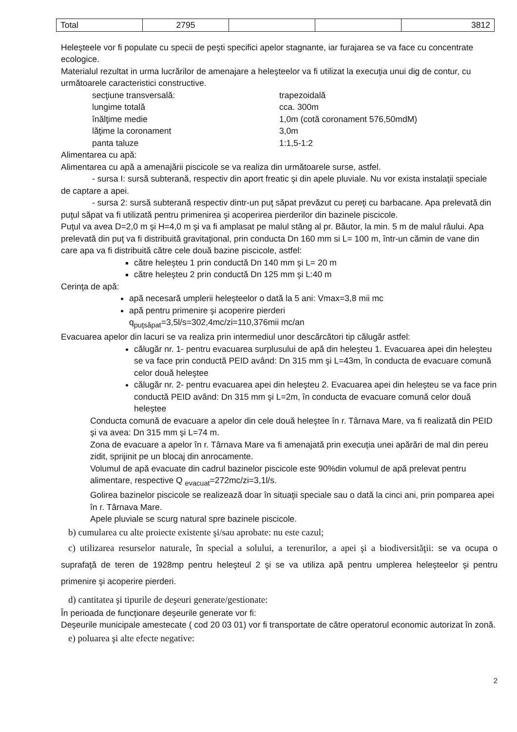| Total | 2795 | | | 3812 |
Heleşteele vor fi populate cu specii de peşti specifici apelor stagnante, iar furajarea se va face cu concentrate ecologice.
Materialul rezultat in urma lucrărilor de amenajare a heleşteelor va fi utilizat la execuţia unui dig de contur, cu următoarele caracteristici constructive.
secţiune transversală: trapezoidală
lungime totală cca. 300m
înălţime medie 1,0m (cotă coronament 576,50mdM)
lăţime la coronament 3,0m
panta taluze 1:1,5-1:2
Alimentarea cu apă:
Alimentarea cu apă a amenajării piscicole se va realiza din următoarele surse, astfel.
- sursa I: sursă subterană, respectiv din aport freatic şi din apele pluviale. Nu vor exista instalaţii speciale de captare a apei.
- sursa 2: sursă subterană respectiv dintr-un puţ săpat prevăzut cu pereţi cu barbacane. Apa prelevată din puţul săpat va fi utilizată pentru primenirea şi acoperirea pierderilor din bazinele piscicole.
Puţul va avea D=2,0 m şi H=4,0 m şi va fi amplasat pe malul stâng al pr. Băutor, la min. 5 m de malul râului. Apa prelevată din puţ va fi distribuită gravitaţional, prin conducta Dn 160 mm si L= 100 m, într-un cămin de vane din care apa va fi distribuită către cele două bazine piscicole, astfel:
către heleşteu 1 prin conductă Dn 140 mm şi L= 20 m
către heleşteu 2 prin conductă Dn 125 mm şi L:40 m
Cerinţa de apă:
apă necesară umplerii heleşteelor o dată la 5 ani: Vmax=3,8 mii mc
apă pentru primenire şi acoperire pierderi
q<sub>puţsăpat</sub>=3,5l/s=302,4mc/zi=110,376mii mc/an
Evacuarea apelor din lacuri se va realiza prin intermediul unor descărcători tip călugăr astfel:
călugăr nr. 1- pentru evacuarea surplusului de apă din heleşteu 1. Evacuarea apei din heleşteu se va face prin conductă PEID având: Dn 315 mm şi L=43m, în conducta de evacuare comună celor două heleştee
călugăr nr. 2- pentru evacuarea apei din heleşteu 2. Evacuarea apei din heleşteu se va face prin conductă PEID având: Dn 315 mm şi L=2m, în conducta de evacuare comună celor două heleştee
Conducta comună de evacuare a apelor din cele două heleştee în r. Târnava Mare, va fi realizată din PEID şi va avea: Dn 315 mm şi L=74 m.
Zona de evacuare a apelor în r. Târnava Mare va fi amenajată prin execuţia unei apărări de mal din pereu zidit, sprijinit pe un blocaj din anrocamente.
Volumul de apă evacuate din cadrul bazinelor piscicole este 90%din volumul de apă prelevat pentru alimentare, respective Q <sub>evacuat</sub>=272mc/zi=3,1l/s.
Golirea bazinelor piscicole se realizează doar în situaţii speciale sau o dată la cinci ani, prin pomparea apei în r. Târnava Mare.
Apele pluviale se scurg natural spre bazinele piscicole.
b) cumularea cu alte proiecte existente şi/sau aprobate: nu este cazul;
c) utilizarea resurselor naturale, în special a solului, a terenurilor, a apei şi a biodiversităţii: se va ocupa o suprafaţă de teren de 1928mp pentru heleşteul 2 şi se va utiliza apă pentru umplerea heleşteelor şi pentru primenire şi acoperire pierderi.
d) cantitatea şi tipurile de deşeuri generate/gestionate:
În perioada de funcţionare deşeurile generate vor fi:
Deşeurile municipale amestecate ( cod 20 03 01) vor fi transportate de către operatorul economic autorizat în zonă.
e) poluarea şi alte efecte negative:
2